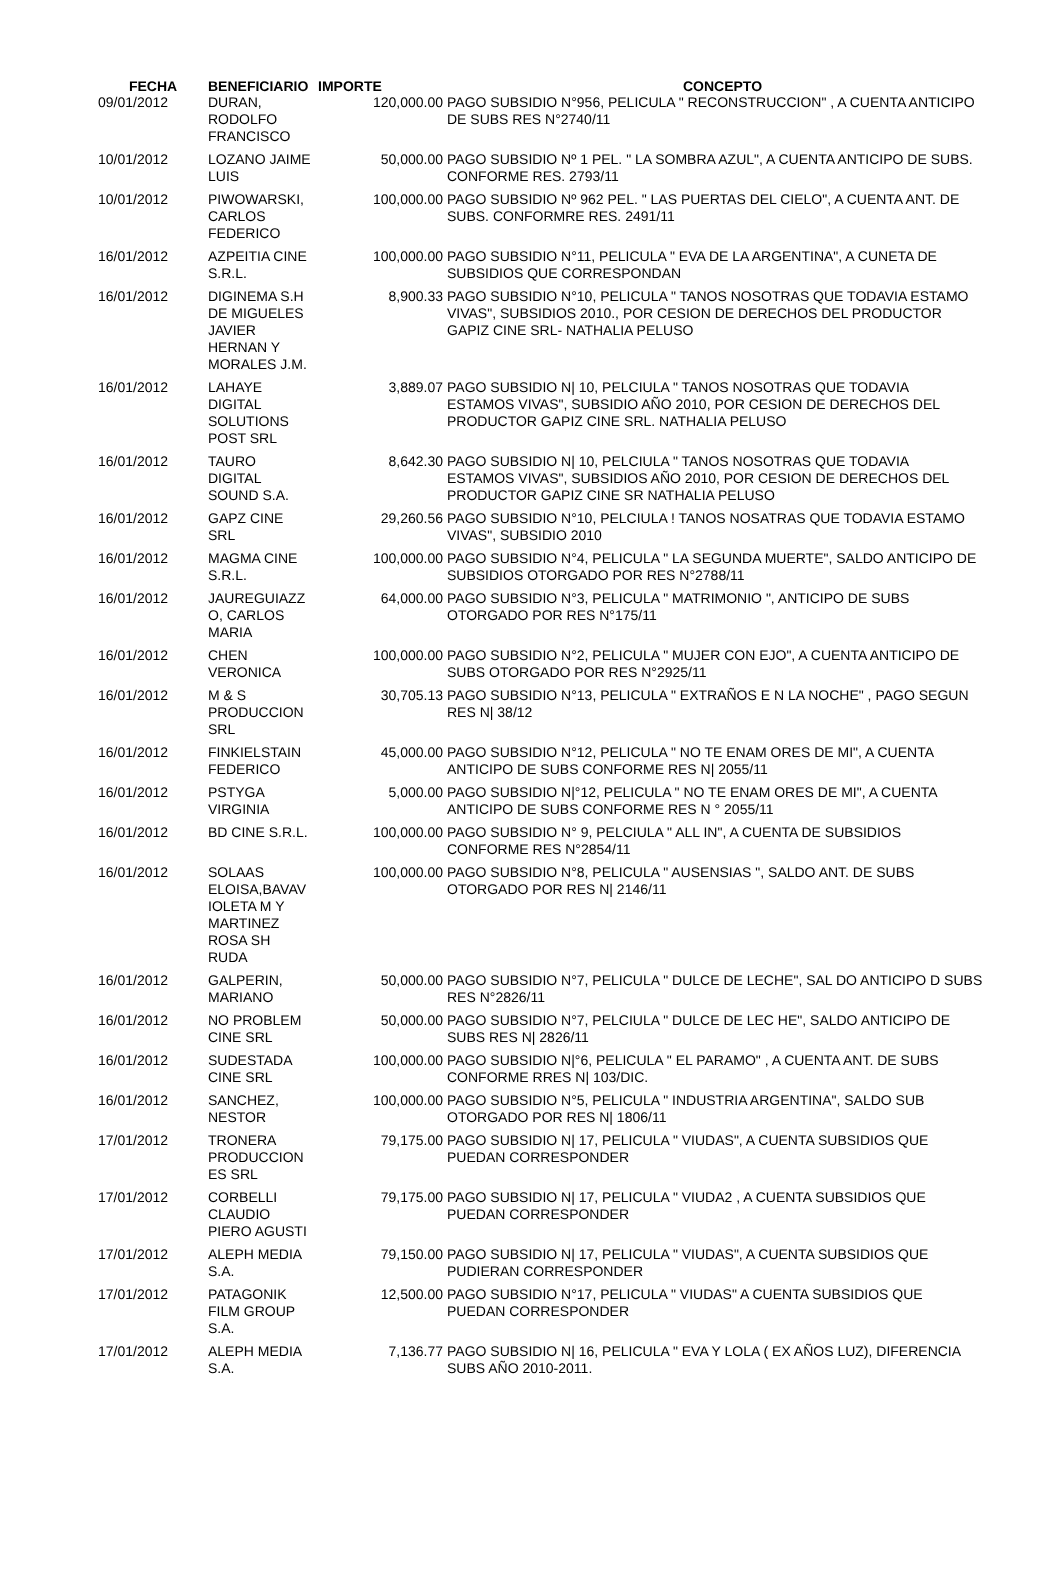| FECHA | BENEFICIARIO | IMPORTE | CONCEPTO |
| --- | --- | --- | --- |
| 09/01/2012 | DURAN, RODOLFO FRANCISCO | 120,000.00 | PAGO SUBSIDIO N°956, PELICULA " RECONSTRUCCION" , A CUENTA ANTICIPO DE SUBS RES N°2740/11 |
| 10/01/2012 | LOZANO JAIME LUIS | 50,000.00 | PAGO SUBSIDIO Nº 1 PEL. " LA SOMBRA AZUL", A CUENTA ANTICIPO DE SUBS. CONFORME RES. 2793/11 |
| 10/01/2012 | PIWOWARSKI, CARLOS FEDERICO | 100,000.00 | PAGO SUBSIDIO Nº 962 PEL. " LAS PUERTAS DEL CIELO", A CUENTA ANT. DE SUBS. CONFORMRE RES. 2491/11 |
| 16/01/2012 | AZPEITIA CINE S.R.L. | 100,000.00 | PAGO SUBSIDIO N°11, PELICULA " EVA DE LA ARGENTINA", A CUNETA DE SUBSIDIOS QUE CORRESPONDAN |
| 16/01/2012 | DIGINEMA S.H DE MIGUELES JAVIER HERNAN Y MORALES J.M. | 8,900.33 | PAGO SUBSIDIO N°10, PELICULA " TANOS NOSOTRAS QUE TODAVIA ESTAMO VIVAS", SUBSIDIOS 2010., POR CESION DE DERECHOS DEL PRODUCTOR GAPIZ CINE SRL- NATHALIA PELUSO |
| 16/01/2012 | LAHAYE DIGITAL SOLUTIONS POST SRL | 3,889.07 | PAGO SUBSIDIO N/ 10, PELCIULA " TANOS NOSOTRAS QUE TODAVIA ESTAMOS VIVAS", SUBSIDIO AÑO 2010, POR CESION DE DERECHOS DEL PRODUCTOR GAPIZ CINE SRL. NATHALIA PELUSO |
| 16/01/2012 | TAURO DIGITAL SOUND S.A. | 8,642.30 | PAGO SUBSIDIO N/ 10, PELCIULA " TANOS NOSOTRAS QUE TODAVIA ESTAMOS VIVAS", SUBSIDIOS AÑO 2010, POR CESION DE DERECHOS DEL PRODUCTOR GAPIZ CINE SR NATHALIA PELUSO |
| 16/01/2012 | GAPZ CINE SRL | 29,260.56 | PAGO SUBSIDIO N°10, PELCIULA ! TANOS NOSATRAS QUE TODAVIA ESTAMO VIVAS", SUBSIDIO 2010 |
| 16/01/2012 | MAGMA CINE S.R.L. | 100,000.00 | PAGO SUBSIDIO N°4, PELICULA " LA SEGUNDA MUERTE", SALDO ANTICIPO DE SUBSIDIOS OTORGADO POR RES N°2788/11 |
| 16/01/2012 | JAUREGUIAZZ O, CARLOS MARIA | 64,000.00 | PAGO SUBSIDIO N°3, PELICULA " MATRIMONIO ", ANTICIPO DE SUBS OTORGADO POR RES N°175/11 |
| 16/01/2012 | CHEN VERONICA | 100,000.00 | PAGO SUBSIDIO N°2, PELICULA " MUJER CON EJO", A CUENTA ANTICIPO DE SUBS OTORGADO POR RES N°2925/11 |
| 16/01/2012 | M & S PRODUCCION SRL | 30,705.13 | PAGO SUBSIDIO N°13, PELICULA " EXTRAÑOS E N LA NOCHE" , PAGO SEGUN RES N/ 38/12 |
| 16/01/2012 | FINKIELSTAIN FEDERICO | 45,000.00 | PAGO SUBSIDIO N°12, PELICULA " NO TE ENAM ORES DE MI", A CUENTA ANTICIPO DE SUBS CONFORME RES N/ 2055/11 |
| 16/01/2012 | PSTYGA VIRGINIA | 5,000.00 | PAGO SUBSIDIO N/°12, PELICULA " NO TE ENAM ORES DE MI", A CUENTA ANTICIPO DE SUBS CONFORME RES N ° 2055/11 |
| 16/01/2012 | BD CINE S.R.L. | 100,000.00 | PAGO SUBSIDIO N° 9, PELCIULA " ALL IN", A CUENTA DE SUBSIDIOS CONFORME RES N°2854/11 |
| 16/01/2012 | SOLAAS ELOISA,BAVAV IOLETA M Y MARTINEZ ROSA SH RUDA | 100,000.00 | PAGO SUBSIDIO N°8, PELICULA " AUSENSIAS ", SALDO ANT. DE SUBS OTORGADO POR RES N/ 2146/11 |
| 16/01/2012 | GALPERIN, MARIANO | 50,000.00 | PAGO SUBSIDIO N°7, PELICULA " DULCE DE LECHE", SAL DO ANTICIPO D SUBS RES N°2826/11 |
| 16/01/2012 | NO PROBLEM CINE SRL | 50,000.00 | PAGO SUBSIDIO N°7, PELCIULA " DULCE DE LEC HE", SALDO ANTICIPO DE SUBS RES N/ 2826/11 |
| 16/01/2012 | SUDESTADA CINE SRL | 100,000.00 | PAGO SUBSIDIO N/°6, PELICULA " EL PARAMO" , A CUENTA ANT. DE SUBS CONFORME RRES N/ 103/DIC. |
| 16/01/2012 | SANCHEZ, NESTOR | 100,000.00 | PAGO SUBSIDIO N°5, PELICULA " INDUSTRIA ARGENTINA", SALDO SUB OTORGADO POR RES N/ 1806/11 |
| 17/01/2012 | TRONERA PRODUCCION ES SRL | 79,175.00 | PAGO SUBSIDIO N/ 17, PELICULA " VIUDAS", A CUENTA SUBSIDIOS QUE PUEDAN CORRESPONDER |
| 17/01/2012 | CORBELLI CLAUDIO PIERO AGUSTI | 79,175.00 | PAGO SUBSIDIO N/ 17, PELICULA " VIUDA2 , A CUENTA SUBSIDIOS QUE PUEDAN CORRESPONDER |
| 17/01/2012 | ALEPH MEDIA S.A. | 79,150.00 | PAGO SUBSIDIO N/ 17, PELICULA " VIUDAS", A CUENTA SUBSIDIOS QUE PUDIERAN CORRESPONDER |
| 17/01/2012 | PATAGONIK FILM GROUP S.A. | 12,500.00 | PAGO SUBSIDIO N°17, PELICULA " VIUDAS" A CUENTA SUBSIDIOS QUE PUEDAN CORRESPONDER |
| 17/01/2012 | ALEPH MEDIA S.A. | 7,136.77 | PAGO SUBSIDIO N/ 16, PELICULA " EVA Y LOLA ( EX AÑOS LUZ), DIFERENCIA SUBS AÑO 2010-2011. |